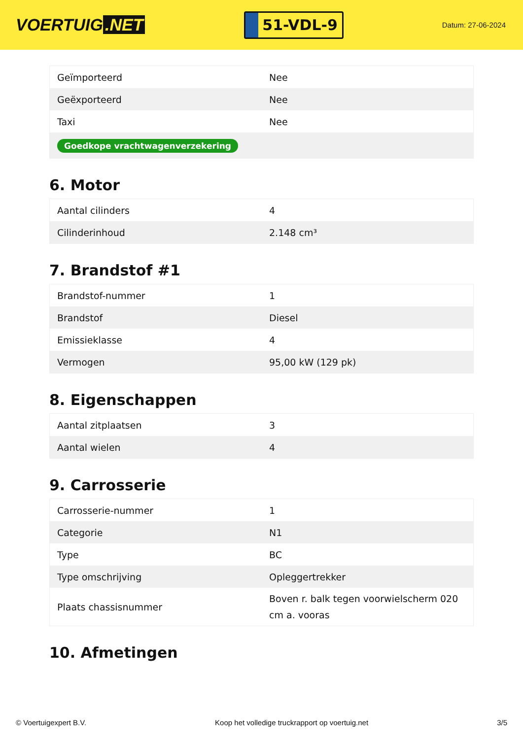VOERTUIG.NET
51-VDL-9
Datum: 27-06-2024
| Geïmporteerd | Nee |
| Geëxporteerd | Nee |
| Taxi | Nee |
| Goedkope vrachtwagenverzekering | |
6. Motor
| Aantal cilinders | 4 |
| Cilinderinhoud | 2.148 cm³ |
7. Brandstof #1
| Brandstof-nummer | 1 |
| Brandstof | Diesel |
| Emissieklasse | 4 |
| Vermogen | 95,00 kW (129 pk) |
8. Eigenschappen
| Aantal zitplaatsen | 3 |
| Aantal wielen | 4 |
9. Carrosserie
| Carrosserie-nummer | 1 |
| Categorie | N1 |
| Type | BC |
| Type omschrijving | Opleggertrekker |
| Plaats chassisnummer | Boven r. balk tegen voorwielscherm 020 cm a. vooras |
10. Afmetingen
© Voertuigexpert B.V. Koop het volledige truckrapport op voertuig.net 3/5